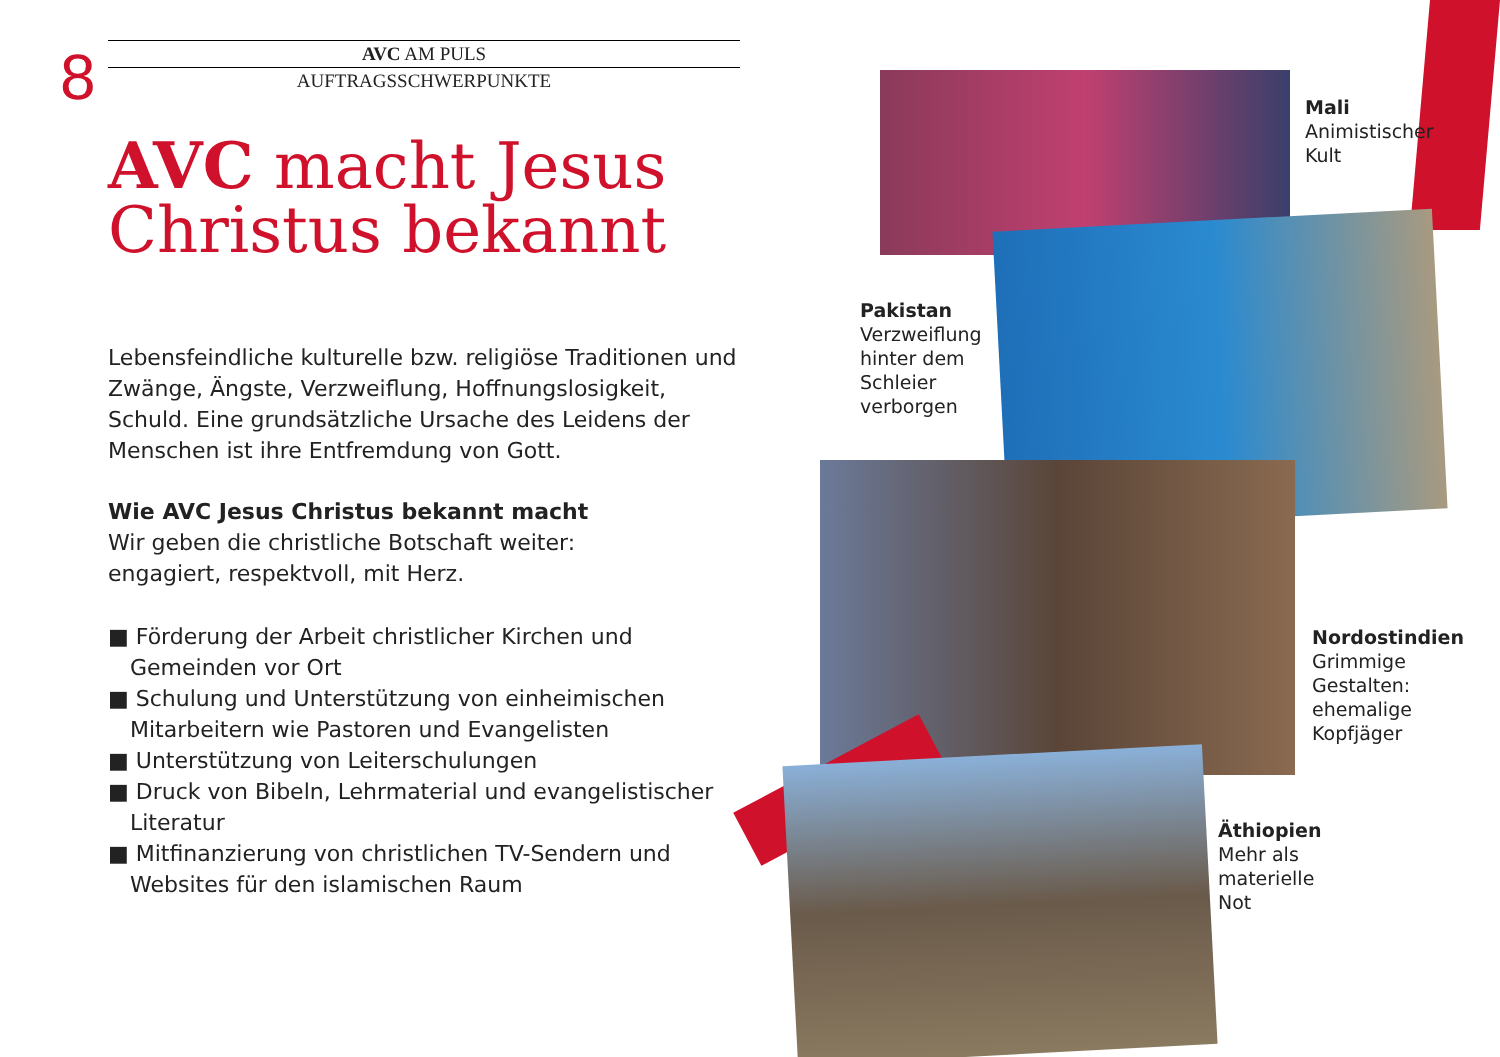8
AVC AM PULS
AUFTRAGSSCHWERPUNKTE
AVC macht Jesus
Christus bekannt
Lebensfeindliche kulturelle bzw. religiöse Traditionen und Zwänge, Ängste, Verzweiflung, Hoffnungslosigkeit, Schuld. Eine grundsätzliche Ursache des Leidens der Menschen ist ihre Entfremdung von Gott.
Wie AVC Jesus Christus bekannt macht
Wir geben die christliche Botschaft weiter:
engagiert, respektvoll, mit Herz.
■ Förderung der Arbeit christlicher Kirchen und Gemeinden vor Ort
■ Schulung und Unterstützung von einheimischen Mitarbeitern wie Pastoren und Evangelisten
■ Unterstützung von Leiterschulungen
■ Druck von Bibeln, Lehrmaterial und evangelistischer Literatur
■ Mitfinanzierung von christlichen TV-Sendern und Websites für den islamischen Raum
Mali
Animistischer
Kult
Pakistan
Verzweiflung
hinter dem
Schleier
verborgen
Nordostindien
Grimmige
Gestalten:
ehemalige
Kopfjäger
Äthiopien
Mehr als
materielle
Not